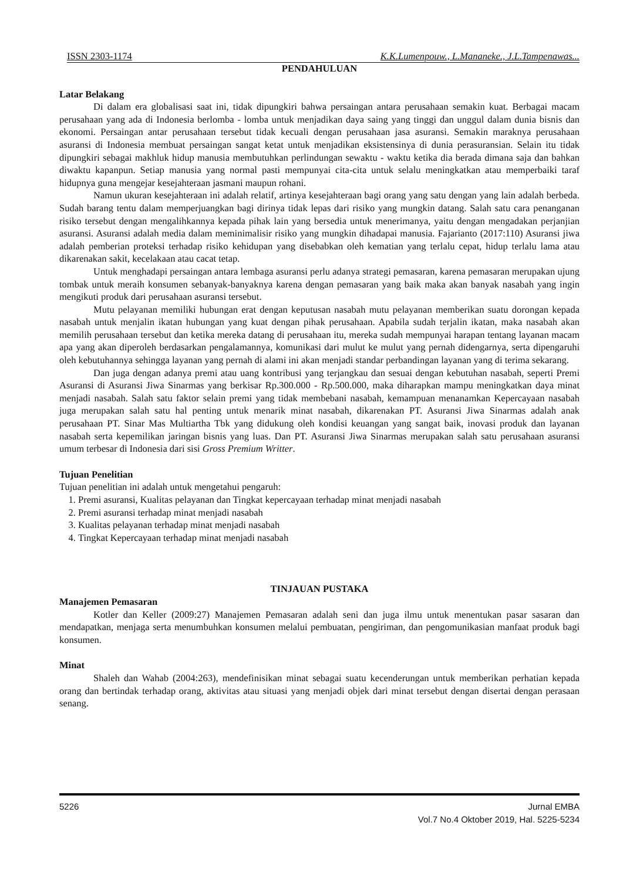ISSN 2303-1174 K.K.Lumenpouw., L.Mananeke., J.L.Tampenawas...
PENDAHULUAN
Latar Belakang
Di dalam era globalisasi saat ini, tidak dipungkiri bahwa persaingan antara perusahaan semakin kuat. Berbagai macam perusahaan yang ada di Indonesia berlomba - lomba untuk menjadikan daya saing yang tinggi dan unggul dalam dunia bisnis dan ekonomi. Persaingan antar perusahaan tersebut tidak kecuali dengan perusahaan jasa asuransi. Semakin maraknya perusahaan asuransi di Indonesia membuat persaingan sangat ketat untuk menjadikan eksistensinya di dunia perasuransian. Selain itu tidak dipungkiri sebagai makhluk hidup manusia membutuhkan perlindungan sewaktu - waktu ketika dia berada dimana saja dan bahkan diwaktu kapanpun. Setiap manusia yang normal pasti mempunyai cita-cita untuk selalu meningkatkan atau memperbaiki taraf hidupnya guna mengejar kesejahteraan jasmani maupun rohani.
Namun ukuran kesejahteraan ini adalah relatif, artinya kesejahteraan bagi orang yang satu dengan yang lain adalah berbeda. Sudah barang tentu dalam memperjuangkan bagi dirinya tidak lepas dari risiko yang mungkin datang. Salah satu cara penanganan risiko tersebut dengan mengalihkannya kepada pihak lain yang bersedia untuk menerimanya, yaitu dengan mengadakan perjanjian asuransi. Asuransi adalah media dalam meminimalisir risiko yang mungkin dihadapai manusia. Fajarianto (2017:110) Asuransi jiwa adalah pemberian proteksi terhadap risiko kehidupan yang disebabkan oleh kematian yang terlalu cepat, hidup terlalu lama atau dikarenakan sakit, kecelakaan atau cacat tetap.
Untuk menghadapi persaingan antara lembaga asuransi perlu adanya strategi pemasaran, karena pemasaran merupakan ujung tombak untuk meraih konsumen sebanyak-banyaknya karena dengan pemasaran yang baik maka akan banyak nasabah yang ingin mengikuti produk dari perusahaan asuransi tersebut.
Mutu pelayanan memiliki hubungan erat dengan keputusan nasabah mutu pelayanan memberikan suatu dorongan kepada nasabah untuk menjalin ikatan hubungan yang kuat dengan pihak perusahaan. Apabila sudah terjalin ikatan, maka nasabah akan memilih perusahaan tersebut dan ketika mereka datang di perusahaan itu, mereka sudah mempunyai harapan tentang layanan macam apa yang akan diperoleh berdasarkan pengalamannya, komunikasi dari mulut ke mulut yang pernah didengarnya, serta dipengaruhi oleh kebutuhannya sehingga layanan yang pernah di alami ini akan menjadi standar perbandingan layanan yang di terima sekarang.
Dan juga dengan adanya premi atau uang kontribusi yang terjangkau dan sesuai dengan kebutuhan nasabah, seperti Premi Asuransi di Asuransi Jiwa Sinarmas yang berkisar Rp.300.000 - Rp.500.000, maka diharapkan mampu meningkatkan daya minat menjadi nasabah. Salah satu faktor selain premi yang tidak membebani nasabah, kemampuan menanamkan Kepercayaan nasabah juga merupakan salah satu hal penting untuk menarik minat nasabah, dikarenakan PT. Asuransi Jiwa Sinarmas adalah anak perusahaan PT. Sinar Mas Multiartha Tbk yang didukung oleh kondisi keuangan yang sangat baik, inovasi produk dan layanan nasabah serta kepemilikan jaringan bisnis yang luas. Dan PT. Asuransi Jiwa Sinarmas merupakan salah satu perusahaan asuransi umum terbesar di Indonesia dari sisi Gross Premium Writter.
Tujuan Penelitian
Tujuan penelitian ini adalah untuk mengetahui pengaruh:
1. Premi asuransi, Kualitas pelayanan dan Tingkat kepercayaan terhadap minat menjadi nasabah
2. Premi asuransi terhadap minat menjadi nasabah
3. Kualitas pelayanan terhadap minat menjadi nasabah
4. Tingkat Kepercayaan terhadap minat menjadi nasabah
TINJAUAN PUSTAKA
Manajemen Pemasaran
Kotler dan Keller (2009:27) Manajemen Pemasaran adalah seni dan juga ilmu untuk menentukan pasar sasaran dan mendapatkan, menjaga serta menumbuhkan konsumen melalui pembuatan, pengiriman, dan pengomunikasian manfaat produk bagi konsumen.
Minat
Shaleh dan Wahab (2004:263), mendefinisikan minat sebagai suatu kecenderungan untuk memberikan perhatian kepada orang dan bertindak terhadap orang, aktivitas atau situasi yang menjadi objek dari minat tersebut dengan disertai dengan perasaan senang.
5226 Jurnal EMBA
Vol.7 No.4 Oktober 2019, Hal. 5225-5234